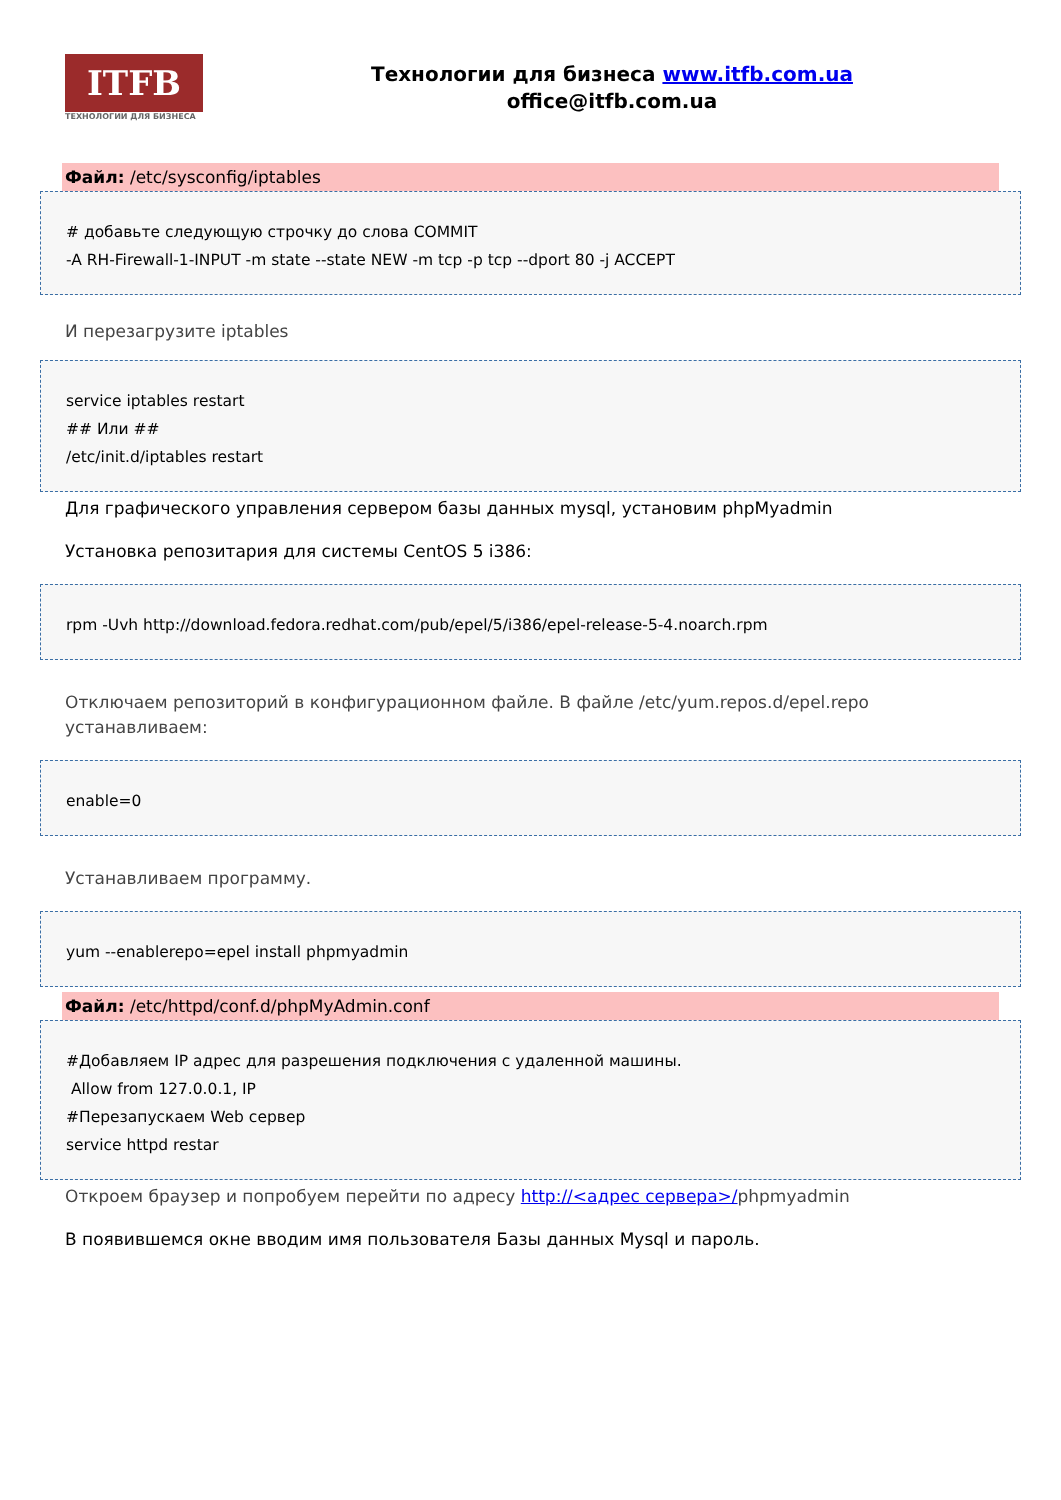ITFB
ТЕХНОЛОГИИ ДЛЯ БИЗНЕСА
Технологии для бизнеса www.itfb.com.ua
office@itfb.com.ua
Файл: /etc/sysconfig/iptables
# добавьте следующую строчку до слова COMMIT
-A RH-Firewall-1-INPUT -m state --state NEW -m tcp -p tcp --dport 80 -j ACCEPT
И перезагрузите iptables
service iptables restart
## Или ##
/etc/init.d/iptables restart
Для графического управления сервером базы данных mysql, установим phpMyadmin
Установка репозитария для системы CentOS 5 i386:
rpm -Uvh http://download.fedora.redhat.com/pub/epel/5/i386/epel-release-5-4.noarch.rpm
Отключаем репозиторий в конфигурационном файле. В файле /etc/yum.repos.d/epel.repo устанавливаем:
enable=0
Устанавливаем программу.
yum --enablerepo=epel install phpmyadmin
Файл: /etc/httpd/conf.d/phpMyAdmin.conf
#Добавляем IP адрес для разрешения подключения с удаленной машины.
Allow from 127.0.0.1, IP
#Перезапускаем Web сервер
service httpd restar
Откроем браузер и попробуем перейти по адресу http://<адрес сервера>/phpmyadmin
В появившемся окне вводим имя пользователя Базы данных Mysql и пароль.